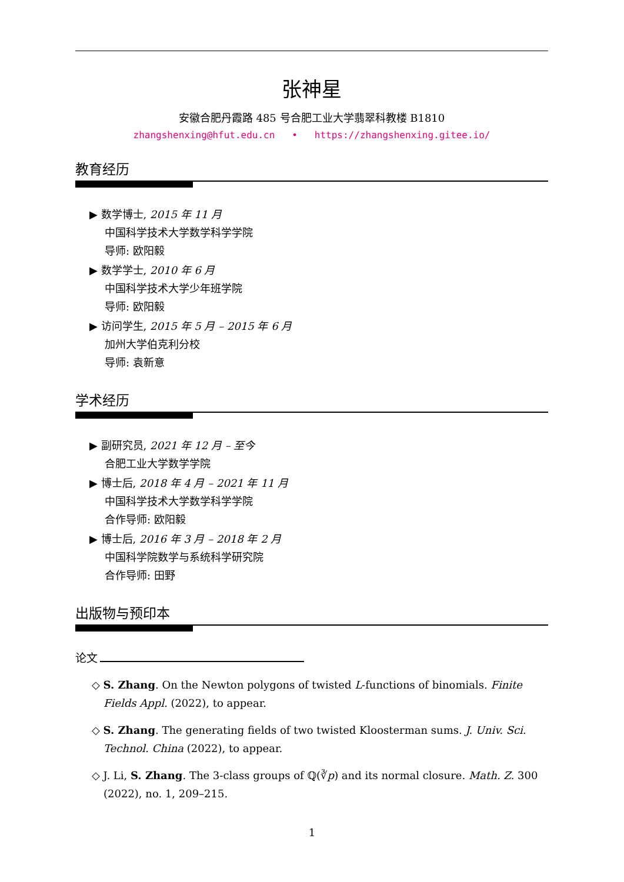张神星
安徽合肥丹霞路 485 号合肥工业大学翡翠科教楼 B1810
zhangshenxing@hfut.edu.cn • https://zhangshenxing.gitee.io/
教育经历
▶ 数学博士, 2015 年 11 月
中国科学技术大学数学科学学院
导师: 欧阳毅
▶ 数学学士, 2010 年 6 月
中国科学技术大学少年班学院
导师: 欧阳毅
▶ 访问学生, 2015 年 5 月 – 2015 年 6 月
加州大学伯克利分校
导师: 袁新意
学术经历
▶ 副研究员, 2021 年 12 月 – 至今
合肥工业大学数学学院
▶ 博士后, 2018 年 4 月 – 2021 年 11 月
中国科学技术大学数学科学学院
合作导师: 欧阳毅
▶ 博士后, 2016 年 3 月 – 2018 年 2 月
中国科学院数学与系统科学研究院
合作导师: 田野
出版物与预印本
论文
◇ S. Zhang. On the Newton polygons of twisted L-functions of binomials. Finite Fields Appl. (2022), to appear.
◇ S. Zhang. The generating fields of two twisted Kloosterman sums. J. Univ. Sci. Technol. China (2022), to appear.
◇ J. Li, S. Zhang. The 3-class groups of ℚ(∛p) and its normal closure. Math. Z. 300 (2022), no. 1, 209–215.
1